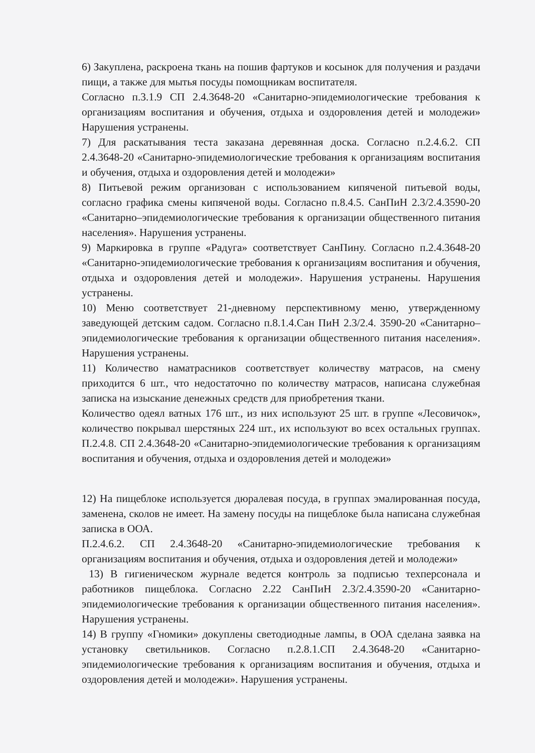6) Закуплена, раскроена ткань на пошив фартуков и косынок для получения и раздачи пищи, а также для мытья посуды помощникам воспитателя.
Согласно п.3.1.9 СП 2.4.3648-20 «Санитарно-эпидемиологические требования к организациям воспитания и обучения, отдыха и оздоровления детей и молодежи» Нарушения устранены.
7) Для раскатывания теста заказана деревянная доска. Согласно п.2.4.6.2. СП 2.4.3648-20 «Санитарно-эпидемиологические требования к организациям воспитания и обучения, отдыха и оздоровления детей и молодежи»
8) Питьевой режим организован с использованием кипяченой питьевой воды, согласно графика смены кипяченой воды. Согласно п.8.4.5. СанПиН 2.3/2.4.3590-20 «Санитарно–эпидемиологические требования к организации общественного питания населения». Нарушения устранены.
9) Маркировка в группе «Радуга» соответствует СанПину. Согласно п.2.4.3648-20 «Санитарно-эпидемиологические требования к организациям воспитания и обучения, отдыха и оздоровления детей и молодежи». Нарушения устранены. Нарушения устранены.
10) Меню соответствует 21-дневному перспективному меню, утвержденному заведующей детским садом. Согласно п.8.1.4.Сан ПиН 2.3/2.4. 3590-20 «Санитарно–эпидемиологические требования к организации общественного питания населения». Нарушения устранены.
11) Количество наматрасников соответствует количеству матрасов, на смену приходится 6 шт., что недостаточно по количеству матрасов, написана служебная записка на изыскание денежных средств для приобретения ткани.
Количество одеял ватных 176 шт., из них используют 25 шт. в группе «Лесовичок», количество покрывал шерстяных 224 шт., их используют во всех остальных группах. П.2.4.8. СП 2.4.3648-20 «Санитарно-эпидемиологические требования к организациям воспитания и обучения, отдыха и оздоровления детей и молодежи»
12) На пищеблоке используется дюралевая посуда, в группах эмалированная посуда, заменена, сколов не имеет. На замену посуды на пищеблоке была написана служебная записка в ООА.
П.2.4.6.2. СП 2.4.3648-20 «Санитарно-эпидемиологические требования к организациям воспитания и обучения, отдыха и оздоровления детей и молодежи»
13) В гигиеническом журнале ведется контроль за подписью техперсонала и работников пищеблока. Согласно 2.22 СанПиН 2.3/2.4.3590-20 «Санитарно-эпидемиологические требования к организации общественного питания населения». Нарушения устранены.
14) В группу «Гномики» докуплены светодиодные лампы, в ООА сделана заявка на установку светильников. Согласно п.2.8.1.СП 2.4.3648-20 «Санитарно-эпидемиологические требования к организациям воспитания и обучения, отдыха и оздоровления детей и молодежи». Нарушения устранены.